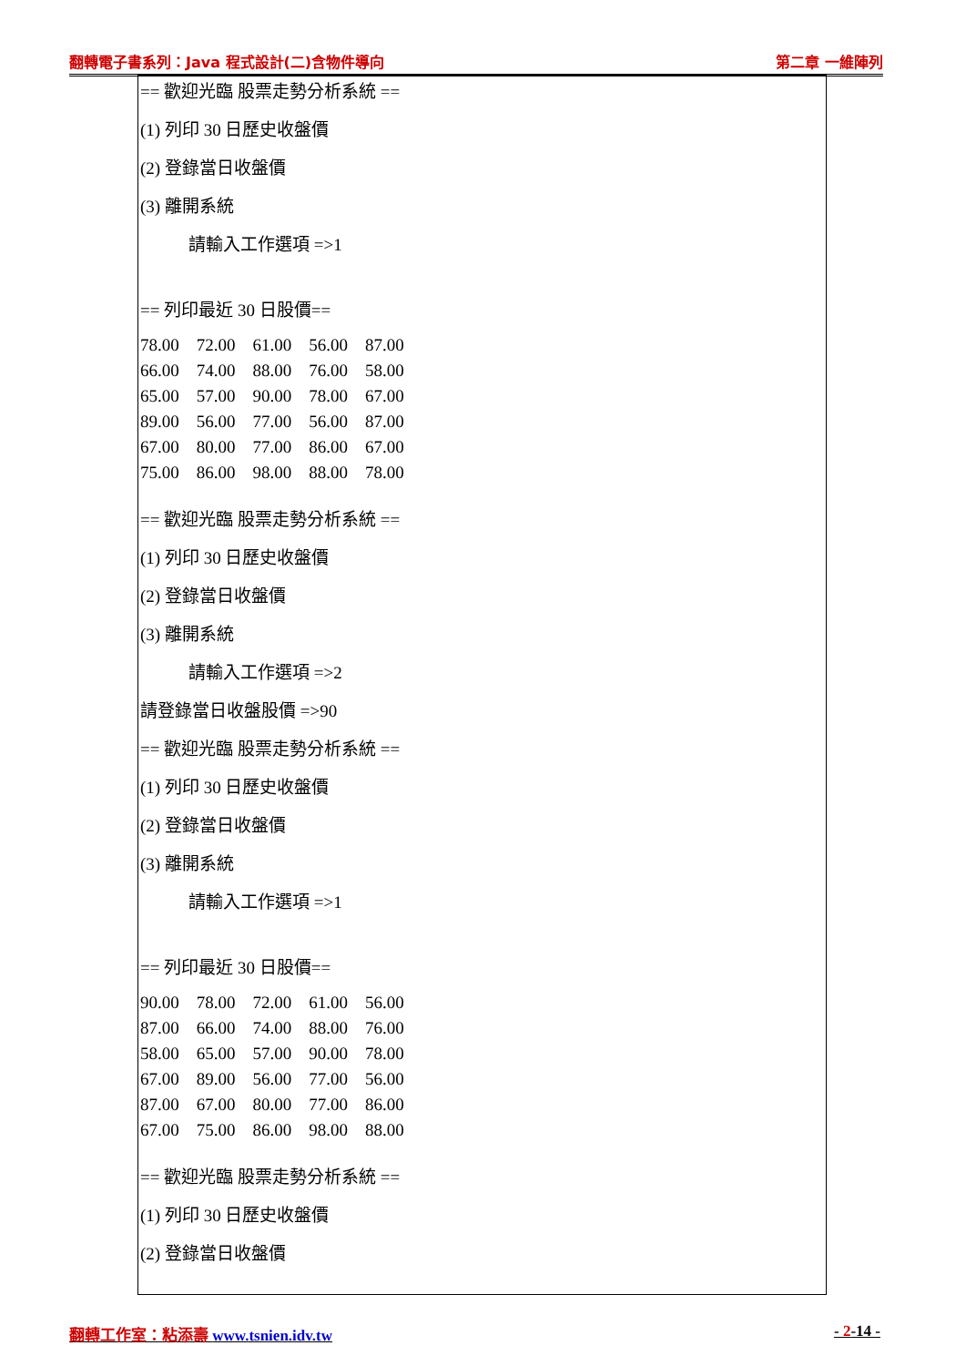翻轉電子書系列：Java 程式設計(二)含物件導向 第二章 一維陣列
== 歡迎光臨 股票走勢分析系統 ==
(1) 列印 30 日歷史收盤價
(2) 登錄當日收盤價
(3) 離開系統
請輸入工作選項 =>1
== 列印最近 30 日股價==
| 78.00 | 72.00 | 61.00 | 56.00 | 87.00 |
| 66.00 | 74.00 | 88.00 | 76.00 | 58.00 |
| 65.00 | 57.00 | 90.00 | 78.00 | 67.00 |
| 89.00 | 56.00 | 77.00 | 56.00 | 87.00 |
| 67.00 | 80.00 | 77.00 | 86.00 | 67.00 |
| 75.00 | 86.00 | 98.00 | 88.00 | 78.00 |
== 歡迎光臨 股票走勢分析系統 ==
(1) 列印 30 日歷史收盤價
(2) 登錄當日收盤價
(3) 離開系統
請輸入工作選項 =>2
請登錄當日收盤股價 =>90
== 歡迎光臨 股票走勢分析系統 ==
(1) 列印 30 日歷史收盤價
(2) 登錄當日收盤價
(3) 離開系統
請輸入工作選項 =>1
== 列印最近 30 日股價==
| 90.00 | 78.00 | 72.00 | 61.00 | 56.00 |
| 87.00 | 66.00 | 74.00 | 88.00 | 76.00 |
| 58.00 | 65.00 | 57.00 | 90.00 | 78.00 |
| 67.00 | 89.00 | 56.00 | 77.00 | 56.00 |
| 87.00 | 67.00 | 80.00 | 77.00 | 86.00 |
| 67.00 | 75.00 | 86.00 | 98.00 | 88.00 |
== 歡迎光臨 股票走勢分析系統 ==
(1) 列印 30 日歷史收盤價
(2) 登錄當日收盤價
翻轉工作室：粘添壽 www.tsnien.idv.tw - 2-14 -